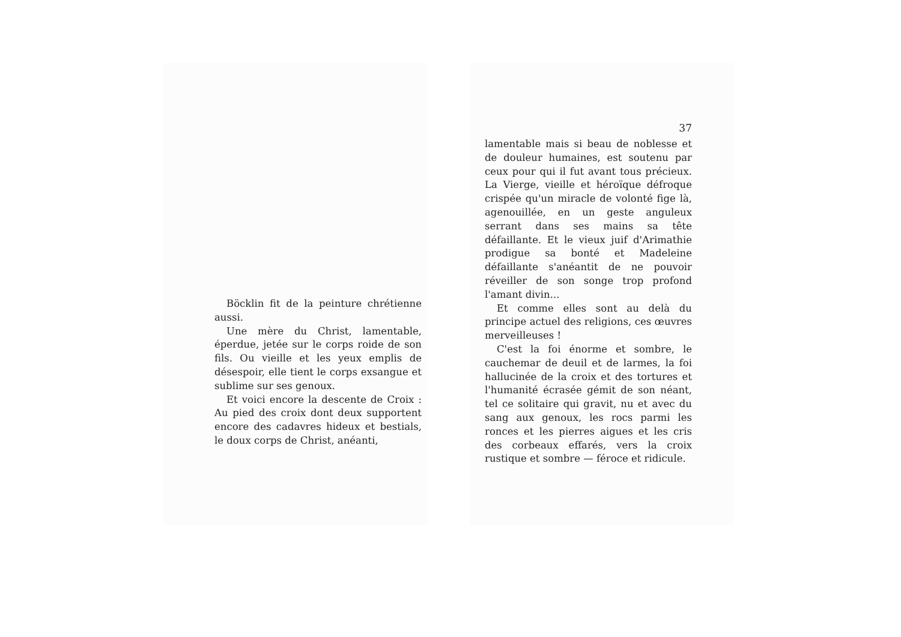Böcklin fit de la peinture chrétienne aussi.
Une mère du Christ, lamentable, éperdue, jetée sur le corps roide de son fils. Ou vieille et les yeux emplis de désespoir, elle tient le corps exsangue et sublime sur ses genoux.
Et voici encore la descente de Croix : Au pied des croix dont deux supportent encore des cadavres hideux et bestials, le doux corps de Christ, anéanti,
37
lamentable mais si beau de noblesse et de douleur humaines, est soutenu par ceux pour qui il fut avant tous précieux. La Vierge, vieille et héroïque défroque crispée qu'un miracle de volonté fige là, agenouillée, en un geste anguleux serrant dans ses mains sa tête défaillante. Et le vieux juif d'Arimathie prodigue sa bonté et Madeleine défaillante s'anéantit de ne pouvoir réveiller de son songe trop profond l'amant divin...
Et comme elles sont au delà du principe actuel des religions, ces œuvres merveilleuses !
C'est la foi énorme et sombre, le cauchemar de deuil et de larmes, la foi hallucinée de la croix et des tortures et l'humanité écrasée gémit de son néant, tel ce solitaire qui gravit, nu et avec du sang aux genoux, les rocs parmi les ronces et les pierres aigues et les cris des corbeaux effarés, vers la croix rustique et sombre — féroce et ridicule.